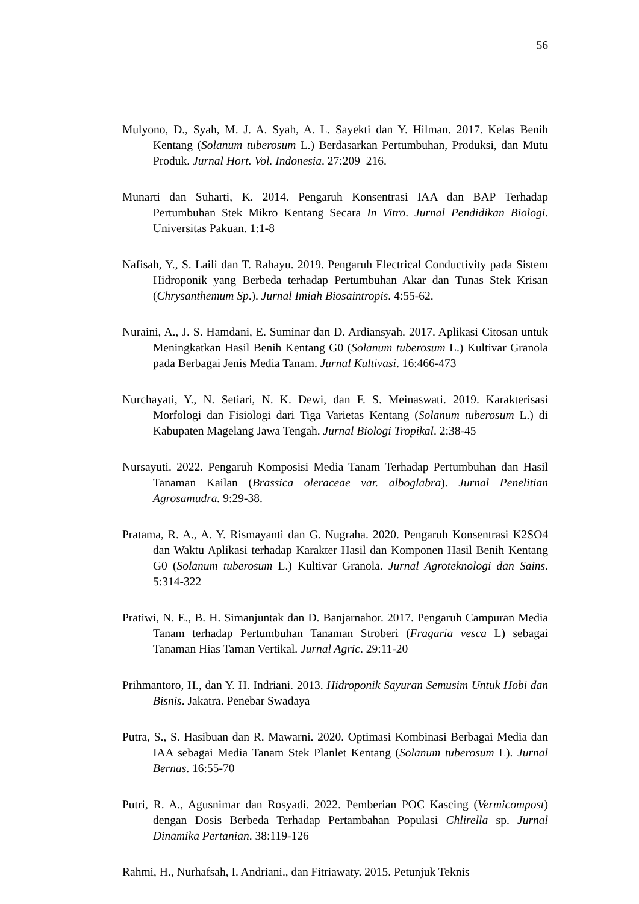56
Mulyono, D., Syah, M. J. A. Syah, A. L. Sayekti dan Y. Hilman. 2017. Kelas Benih Kentang (Solanum tuberosum L.) Berdasarkan Pertumbuhan, Produksi, dan Mutu Produk. Jurnal Hort. Vol. Indonesia. 27:209–216.
Munarti dan Suharti, K. 2014. Pengaruh Konsentrasi IAA dan BAP Terhadap Pertumbuhan Stek Mikro Kentang Secara In Vitro. Jurnal Pendidikan Biologi. Universitas Pakuan. 1:1-8
Nafisah, Y., S. Laili dan T. Rahayu. 2019. Pengaruh Electrical Conductivity pada Sistem Hidroponik yang Berbeda terhadap Pertumbuhan Akar dan Tunas Stek Krisan (Chrysanthemum Sp.). Jurnal Imiah Biosaintropis. 4:55-62.
Nuraini, A., J. S. Hamdani, E. Suminar dan D. Ardiansyah. 2017. Aplikasi Citosan untuk Meningkatkan Hasil Benih Kentang G0 (Solanum tuberosum L.) Kultivar Granola pada Berbagai Jenis Media Tanam. Jurnal Kultivasi. 16:466-473
Nurchayati, Y., N. Setiari, N. K. Dewi, dan F. S. Meinaswati. 2019. Karakterisasi Morfologi dan Fisiologi dari Tiga Varietas Kentang (Solanum tuberosum L.) di Kabupaten Magelang Jawa Tengah. Jurnal Biologi Tropikal. 2:38-45
Nursayuti. 2022. Pengaruh Komposisi Media Tanam Terhadap Pertumbuhan dan Hasil Tanaman Kailan (Brassica oleraceae var. alboglabra). Jurnal Penelitian Agrosamudra. 9:29-38.
Pratama, R. A., A. Y. Rismayanti dan G. Nugraha. 2020. Pengaruh Konsentrasi K2SO4 dan Waktu Aplikasi terhadap Karakter Hasil dan Komponen Hasil Benih Kentang G0 (Solanum tuberosum L.) Kultivar Granola. Jurnal Agroteknologi dan Sains. 5:314-322
Pratiwi, N. E., B. H. Simanjuntak dan D. Banjarnahor. 2017. Pengaruh Campuran Media Tanam terhadap Pertumbuhan Tanaman Stroberi (Fragaria vesca L) sebagai Tanaman Hias Taman Vertikal. Jurnal Agric. 29:11-20
Prihmantoro, H., dan Y. H. Indriani. 2013. Hidroponik Sayuran Semusim Untuk Hobi dan Bisnis. Jakatra. Penebar Swadaya
Putra, S., S. Hasibuan dan R. Mawarni. 2020. Optimasi Kombinasi Berbagai Media dan IAA sebagai Media Tanam Stek Planlet Kentang (Solanum tuberosum L). Jurnal Bernas. 16:55-70
Putri, R. A., Agusnimar dan Rosyadi. 2022. Pemberian POC Kascing (Vermicompost) dengan Dosis Berbeda Terhadap Pertambahan Populasi Chlirella sp. Jurnal Dinamika Pertanian. 38:119-126
Rahmi, H., Nurhafsah, I. Andriani., dan Fitriawaty. 2015. Petunjuk Teknis